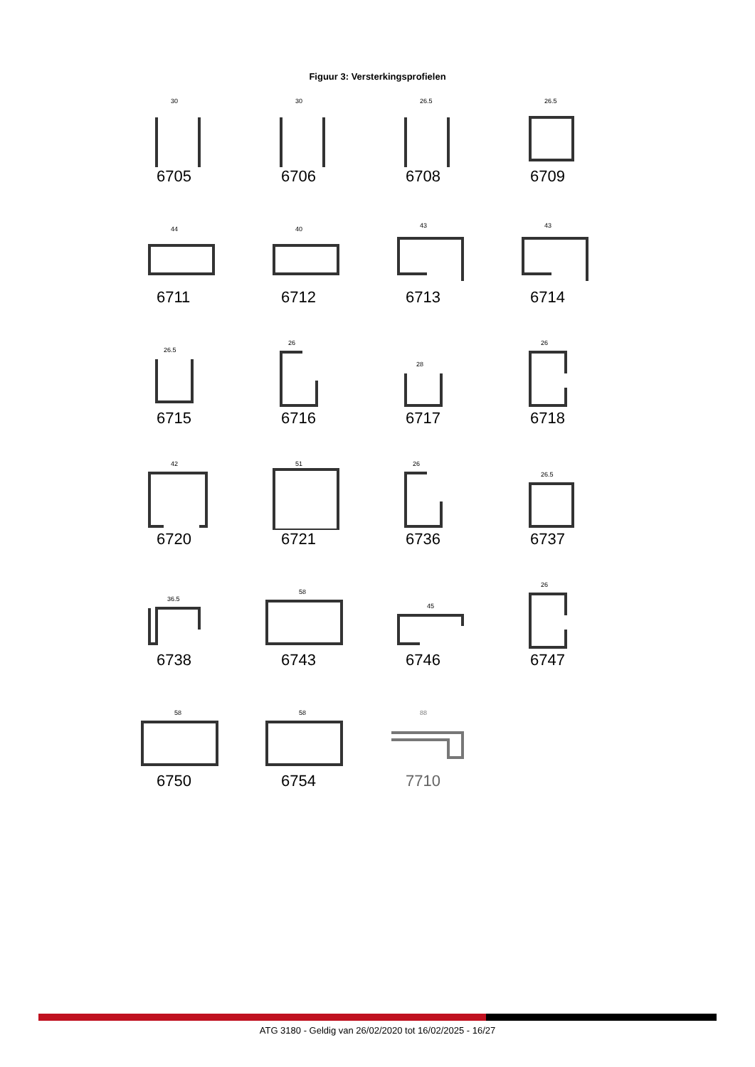Figuur 3: Versterkingsprofielen
30
6705
30
6706
26.5
6708
26.5
6709
44
6711
40
6712
43
6713
43
6714
26.5
6715
26
6716
28
6717
26
6718
42
6720
51
6721
26
6736
26.5
6737
36.5
6738
58
6743
45
6746
26
6747
58
6750
58
6754
88
7710
ATG 3180 - Geldig van 26/02/2020 tot 16/02/2025 - 16/27